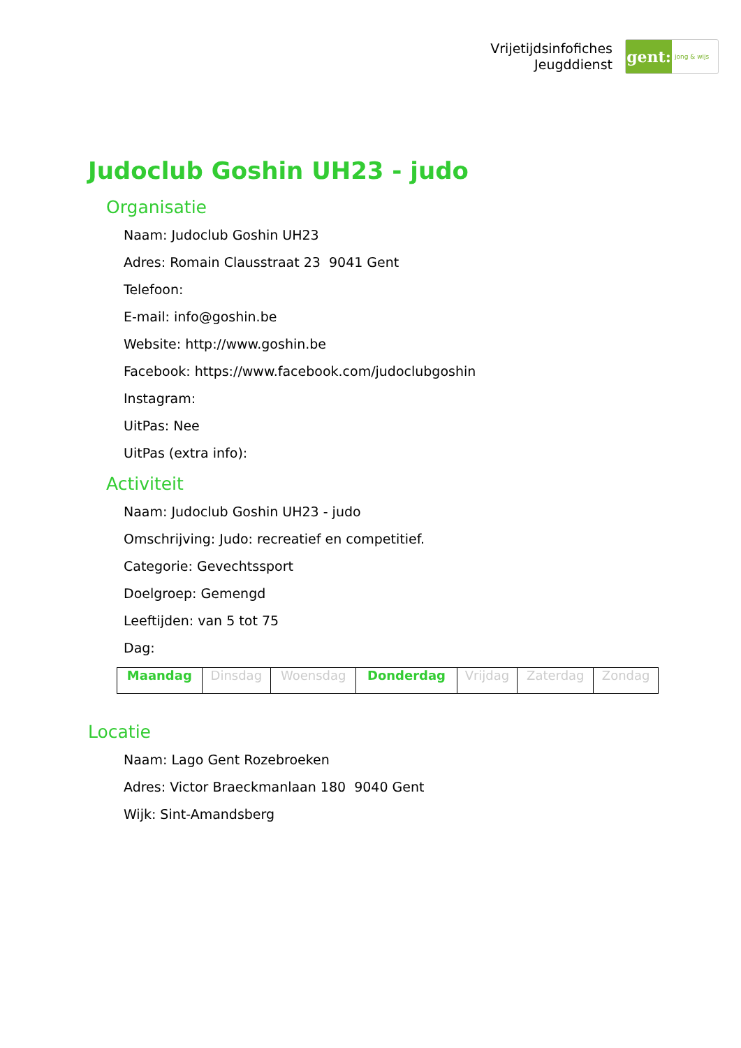Vrijetijdsinfofiches
Jeugddienst
gent:
jong & wijs
Judoclub Goshin UH23 - judo
Organisatie
Naam: Judoclub Goshin UH23
Adres: Romain Clausstraat 23 9041 Gent
Telefoon:
E-mail: info@goshin.be
Website: http://www.goshin.be
Facebook: https://www.facebook.com/judoclubgoshin
Instagram:
UitPas: Nee
UitPas (extra info):
Activiteit
Naam: Judoclub Goshin UH23 - judo
Omschrijving: Judo: recreatief en competitief.
Categorie: Gevechtssport
Doelgroep: Gemengd
Leeftijden: van 5 tot 75
Dag:
| Maandag | Dinsdag | Woensdag | Donderdag | Vrijdag | Zaterdag | Zondag |
Locatie
Naam: Lago Gent Rozebroeken
Adres: Victor Braeckmanlaan 180 9040 Gent
Wijk: Sint-Amandsberg